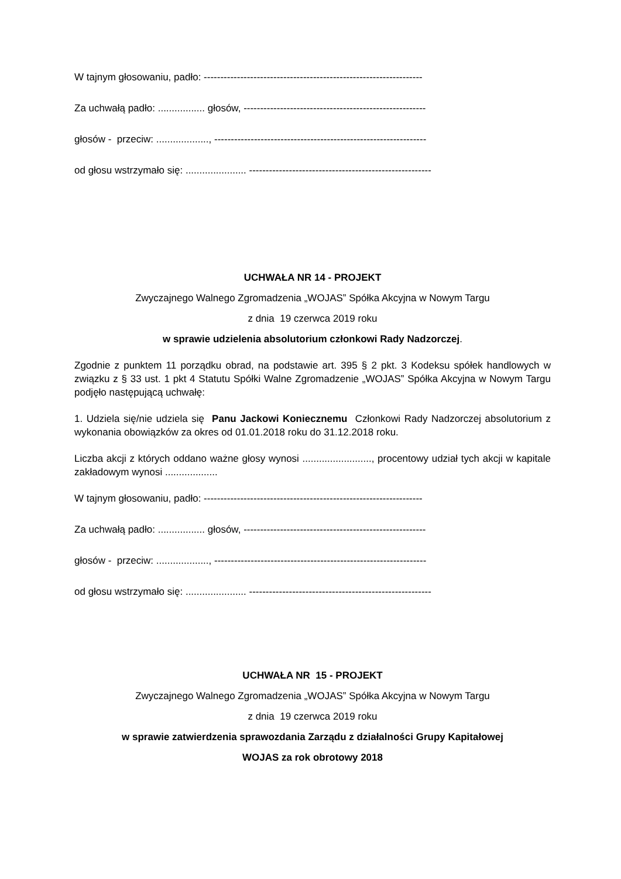W tajnym głosowaniu, padło: ------------------------------------------------------------------
Za uchwałą padło: ................. głosów, -------------------------------------------------------
głosów - przeciw: ..................., ----------------------------------------------------------------
od głosu wstrzymało się: ...................... -------------------------------------------------------
UCHWAŁA NR 14 - PROJEKT
Zwyczajnego Walnego Zgromadzenia „WOJAS” Spółka Akcyjna w Nowym Targu
z dnia 19 czerwca 2019 roku
w sprawie udzielenia absolutorium członkowi Rady Nadzorczej.
Zgodnie z punktem 11 porządku obrad, na podstawie art. 395 § 2 pkt. 3 Kodeksu spółek handlowych w związku z § 33 ust. 1 pkt 4 Statutu Spółki Walne Zgromadzenie „WOJAS” Spółka Akcyjna w Nowym Targu podjęło następującą uchwałę:
1. Udziela się/nie udziela się Panu Jackowi Koniecznemu Członkowi Rady Nadzorczej absolutorium z wykonania obowiązków za okres od 01.01.2018 roku do 31.12.2018 roku.
Liczba akcji z których oddano ważne głosy wynosi ........................., procentowy udział tych akcji w kapitale zakładowym wynosi ...................
W tajnym głosowaniu, padło: ------------------------------------------------------------------
Za uchwałą padło: ................. głosów, -------------------------------------------------------
głosów - przeciw: ..................., ----------------------------------------------------------------
od głosu wstrzymało się: ...................... -------------------------------------------------------
UCHWAŁA NR 15 - PROJEKT
Zwyczajnego Walnego Zgromadzenia „WOJAS” Spółka Akcyjna w Nowym Targu
z dnia 19 czerwca 2019 roku
w sprawie zatwierdzenia sprawozdania Zarządu z działalności Grupy Kapitałowej
WOJAS za rok obrotowy 2018